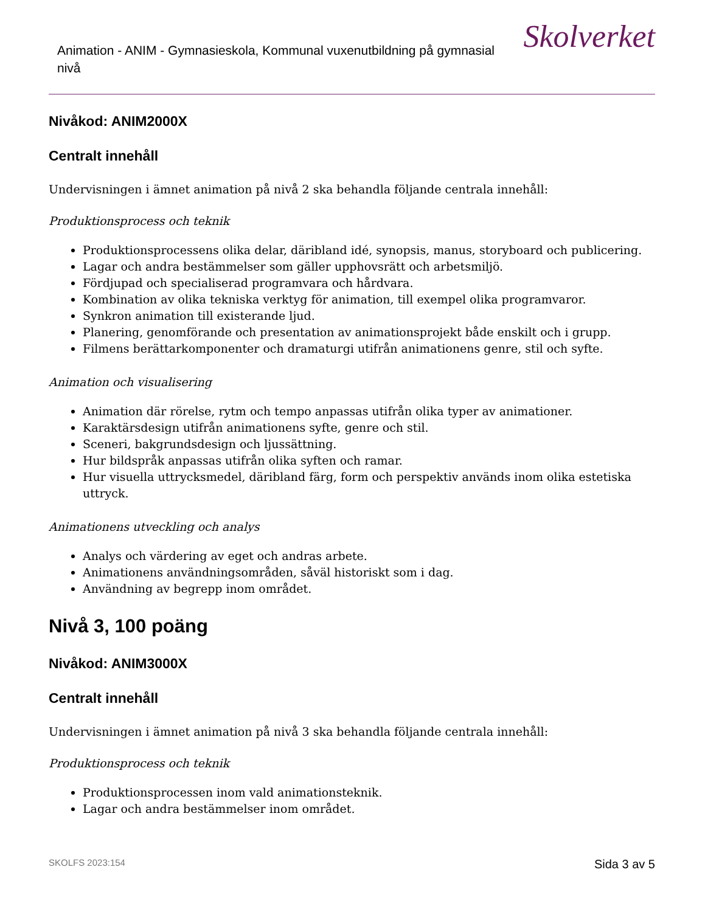Animation - ANIM - Gymnasieskola, Kommunal vuxenutbildning på gymnasial nivå
Skolverket
Nivåkod: ANIM2000X
Centralt innehåll
Undervisningen i ämnet animation på nivå 2 ska behandla följande centrala innehåll:
Produktionsprocess och teknik
Produktionsprocessens olika delar, däribland idé, synopsis, manus, storyboard och publicering.
Lagar och andra bestämmelser som gäller upphovsrätt och arbetsmiljö.
Fördjupad och specialiserad programvara och hårdvara.
Kombination av olika tekniska verktyg för animation, till exempel olika programvaror.
Synkron animation till existerande ljud.
Planering, genomförande och presentation av animationsprojekt både enskilt och i grupp.
Filmens berättarkomponenter och dramaturgi utifrån animationens genre, stil och syfte.
Animation och visualisering
Animation där rörelse, rytm och tempo anpassas utifrån olika typer av animationer.
Karaktärsdesign utifrån animationens syfte, genre och stil.
Sceneri, bakgrundsdesign och ljussättning.
Hur bildspråk anpassas utifrån olika syften och ramar.
Hur visuella uttrycksmedel, däribland färg, form och perspektiv används inom olika estetiska uttryck.
Animationens utveckling och analys
Analys och värdering av eget och andras arbete.
Animationens användningsområden, såväl historiskt som i dag.
Användning av begrepp inom området.
Nivå 3, 100 poäng
Nivåkod: ANIM3000X
Centralt innehåll
Undervisningen i ämnet animation på nivå 3 ska behandla följande centrala innehåll:
Produktionsprocess och teknik
Produktionsprocessen inom vald animationsteknik.
Lagar och andra bestämmelser inom området.
SKOLFS 2023:154 Sida 3 av 5